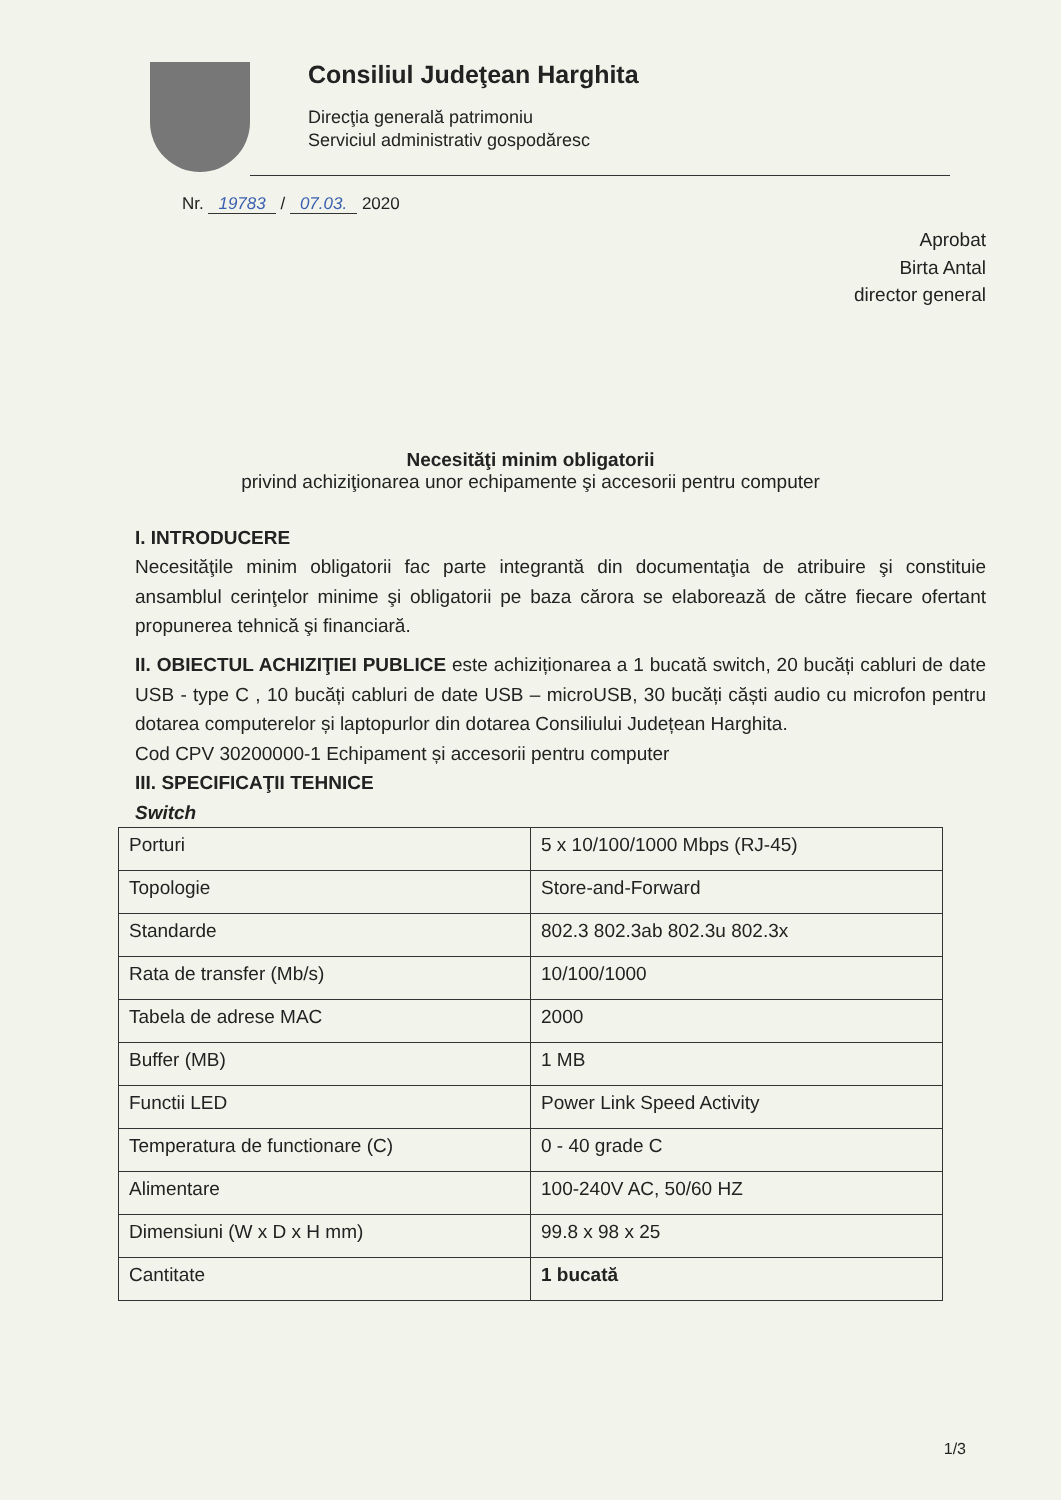Consiliul Judeţean Harghita
Direcţia generală patrimoniu
Serviciul administrativ gospodăresc
Nr. 19783 / 07.03. 2020
Aprobat
Birta Antal
director general
Necesităţi minim obligatorii
privind achiziţionarea unor echipamente şi accesorii pentru computer
I. INTRODUCERE
Necesităţile minim obligatorii fac parte integrantă din documentaţia de atribuire şi constituie ansamblul cerinţelor minime şi obligatorii pe baza cărora se elaborează de către fiecare ofertant propunerea tehnică şi financiară.
II. OBIECTUL ACHIZIŢIEI PUBLICE este achiziționarea a 1 bucată switch, 20 bucăți cabluri de date USB - type C , 10 bucăți cabluri de date USB – microUSB, 30 bucăți căști audio cu microfon pentru dotarea computerelor și laptopurlor din dotarea Consiliului Județean Harghita.
Cod CPV 30200000-1 Echipament și accesorii pentru computer
III. SPECIFICAŢII TEHNICE
Switch
| Porturi | 5 x 10/100/1000 Mbps (RJ-45) |
| Topologie | Store-and-Forward |
| Standarde | 802.3 802.3ab 802.3u 802.3x |
| Rata de transfer (Mb/s) | 10/100/1000 |
| Tabela de adrese MAC | 2000 |
| Buffer (MB) | 1 MB |
| Functii LED | Power Link Speed Activity |
| Temperatura de functionare (C) | 0 - 40 grade C |
| Alimentare | 100-240V AC, 50/60 HZ |
| Dimensiuni (W x D x H mm) | 99.8 x 98 x 25 |
| Cantitate | 1 bucată |
1/3